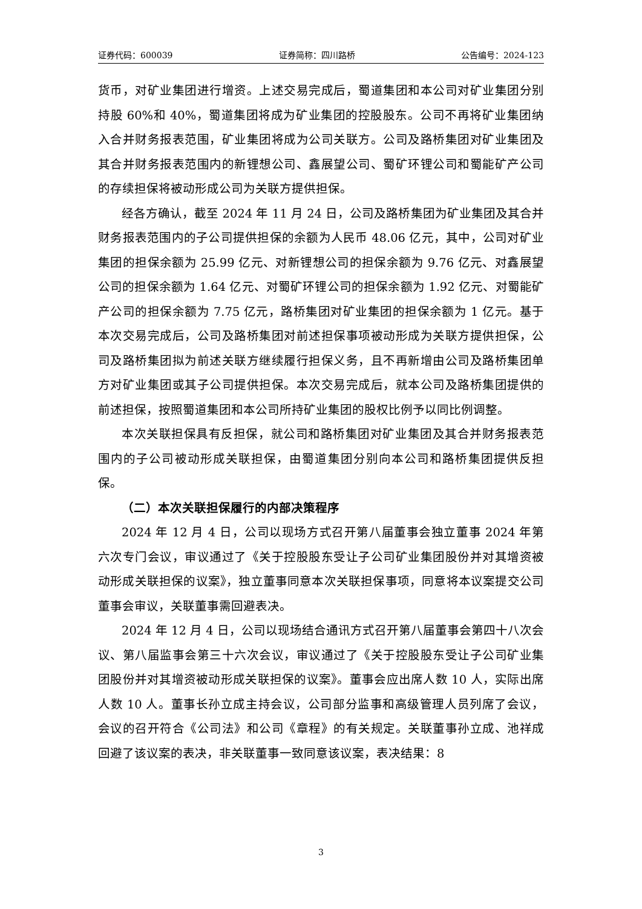证券代码：600039 证券简称：四川路桥 公告编号：2024-123
货币，对矿业集团进行增资。上述交易完成后，蜀道集团和本公司对矿业集团分别持股 60%和 40%，蜀道集团将成为矿业集团的控股股东。公司不再将矿业集团纳入合并财务报表范围，矿业集团将成为公司关联方。公司及路桥集团对矿业集团及其合并财务报表范围内的新锂想公司、鑫展望公司、蜀矿环锂公司和蜀能矿产公司的存续担保将被动形成公司为关联方提供担保。
经各方确认，截至 2024 年 11 月 24 日，公司及路桥集团为矿业集团及其合并财务报表范围内的子公司提供担保的余额为人民币 48.06 亿元，其中，公司对矿业集团的担保余额为 25.99 亿元、对新锂想公司的担保余额为 9.76 亿元、对鑫展望公司的担保余额为 1.64 亿元、对蜀矿环锂公司的担保余额为 1.92 亿元、对蜀能矿产公司的担保余额为 7.75 亿元，路桥集团对矿业集团的担保余额为 1 亿元。基于本次交易完成后，公司及路桥集团对前述担保事项被动形成为关联方提供担保，公司及路桥集团拟为前述关联方继续履行担保义务，且不再新增由公司及路桥集团单方对矿业集团或其子公司提供担保。本次交易完成后，就本公司及路桥集团提供的前述担保，按照蜀道集团和本公司所持矿业集团的股权比例予以同比例调整。
本次关联担保具有反担保，就公司和路桥集团对矿业集团及其合并财务报表范围内的子公司被动形成关联担保，由蜀道集团分别向本公司和路桥集团提供反担保。
（二）本次关联担保履行的内部决策程序
2024 年 12 月 4 日，公司以现场方式召开第八届董事会独立董事 2024 年第六次专门会议，审议通过了《关于控股股东受让子公司矿业集团股份并对其增资被动形成关联担保的议案》，独立董事同意本次关联担保事项，同意将本议案提交公司董事会审议，关联董事需回避表决。
2024 年 12 月 4 日，公司以现场结合通讯方式召开第八届董事会第四十八次会议、第八届监事会第三十六次会议，审议通过了《关于控股股东受让子公司矿业集团股份并对其增资被动形成关联担保的议案》。董事会应出席人数 10 人，实际出席人数 10 人。董事长孙立成主持会议，公司部分监事和高级管理人员列席了会议，会议的召开符合《公司法》和公司《章程》的有关规定。关联董事孙立成、池祥成回避了该议案的表决，非关联董事一致同意该议案，表决结果：8
3